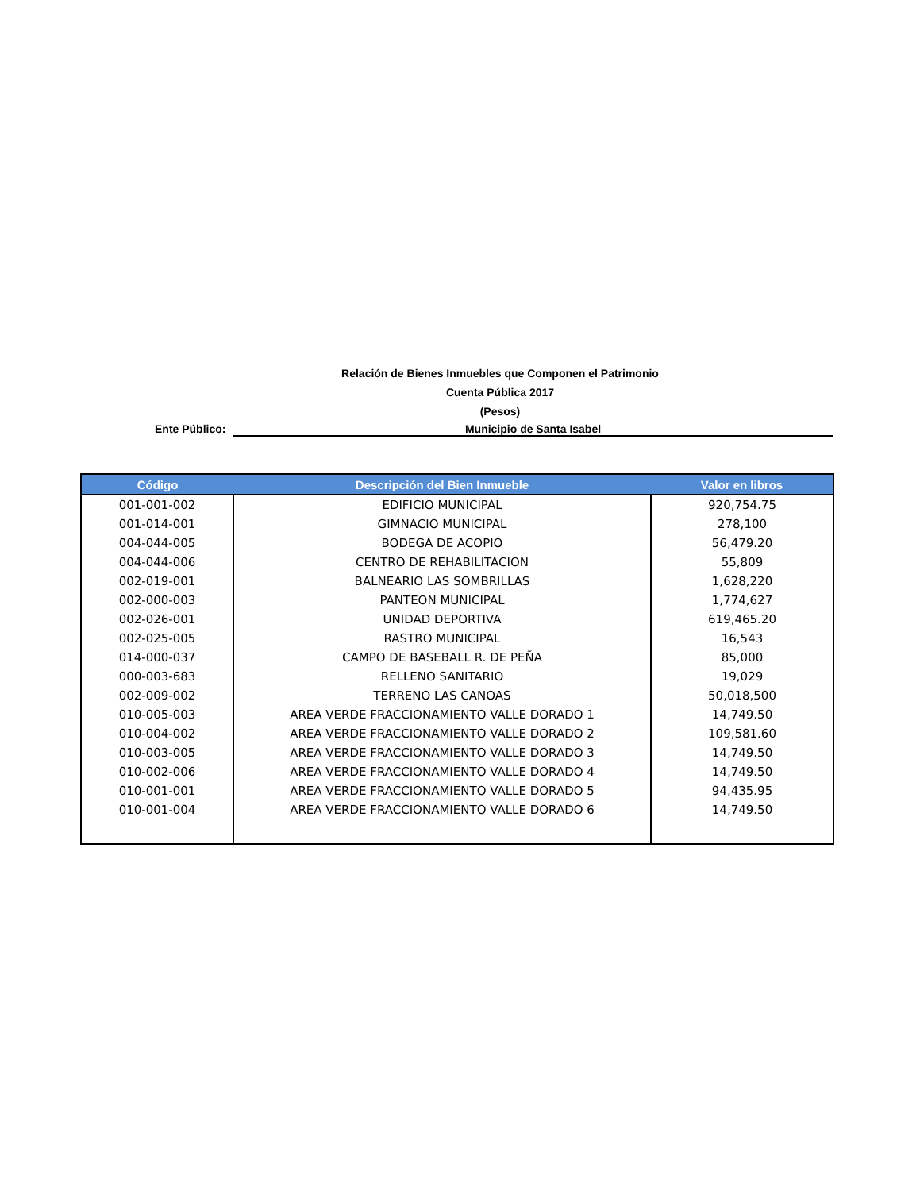Relación de Bienes Inmuebles que Componen el Patrimonio
Cuenta Pública 2017
(Pesos)
Ente Público:
Municipio de Santa Isabel
| Código | Descripción del Bien Inmueble | Valor en libros |
| --- | --- | --- |
| 001-001-002 | EDIFICIO MUNICIPAL | 920,754.75 |
| 001-014-001 | GIMNACIO MUNICIPAL | 278,100 |
| 004-044-005 | BODEGA DE ACOPIO | 56,479.20 |
| 004-044-006 | CENTRO DE REHABILITACION | 55,809 |
| 002-019-001 | BALNEARIO LAS SOMBRILLAS | 1,628,220 |
| 002-000-003 | PANTEON MUNICIPAL | 1,774,627 |
| 002-026-001 | UNIDAD DEPORTIVA | 619,465.20 |
| 002-025-005 | RASTRO MUNICIPAL | 16,543 |
| 014-000-037 | CAMPO DE BASEBALL R. DE PEÑA | 85,000 |
| 000-003-683 | RELLENO SANITARIO | 19,029 |
| 002-009-002 | TERRENO LAS CANOAS | 50,018,500 |
| 010-005-003 | AREA VERDE FRACCIONAMIENTO VALLE DORADO 1 | 14,749.50 |
| 010-004-002 | AREA VERDE FRACCIONAMIENTO VALLE DORADO 2 | 109,581.60 |
| 010-003-005 | AREA VERDE FRACCIONAMIENTO VALLE DORADO 3 | 14,749.50 |
| 010-002-006 | AREA VERDE FRACCIONAMIENTO VALLE DORADO 4 | 14,749.50 |
| 010-001-001 | AREA VERDE FRACCIONAMIENTO VALLE DORADO 5 | 94,435.95 |
| 010-001-004 | AREA VERDE FRACCIONAMIENTO VALLE DORADO 6 | 14,749.50 |